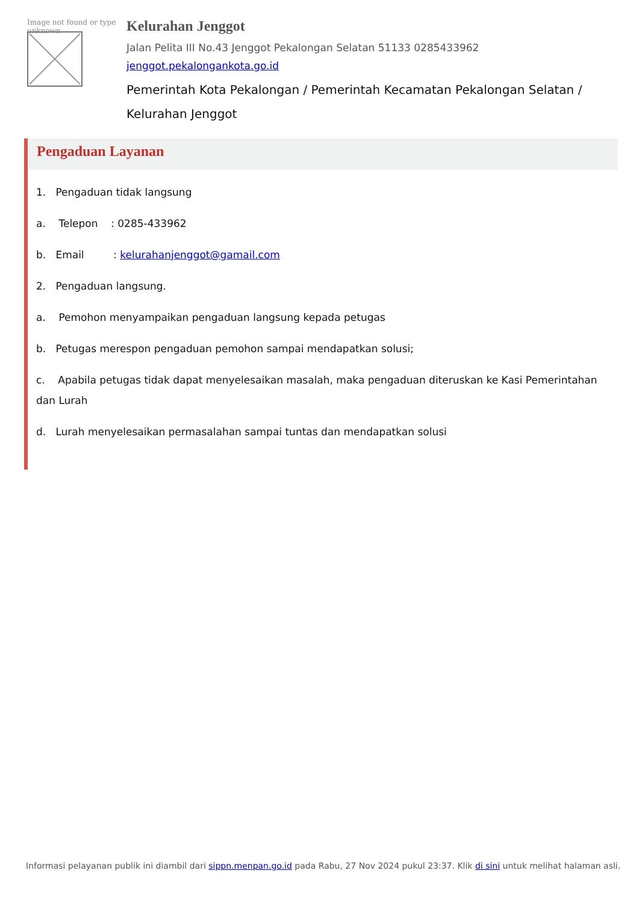Image not found or type unknown
Kelurahan Jenggot
Jalan Pelita III No.43 Jenggot Pekalongan Selatan 51133 0285433962
jenggot.pekalongankota.go.id
Pemerintah Kota Pekalongan / Pemerintah Kecamatan Pekalongan Selatan / Kelurahan Jenggot
Pengaduan Layanan
1. Pengaduan tidak langsung
a. Telepon : 0285-433962
b. Email : kelurahanjenggot@gamail.com
2. Pengaduan langsung.
a. Pemohon menyampaikan pengaduan langsung kepada petugas
b. Petugas merespon pengaduan pemohon sampai mendapatkan solusi;
c. Apabila petugas tidak dapat menyelesaikan masalah, maka pengaduan diteruskan ke Kasi Pemerintahan dan Lurah
d. Lurah menyelesaikan permasalahan sampai tuntas dan mendapatkan solusi
Informasi pelayanan publik ini diambil dari sippn.menpan.go.id pada Rabu, 27 Nov 2024 pukul 23:37. Klik di sini untuk melihat halaman asli.